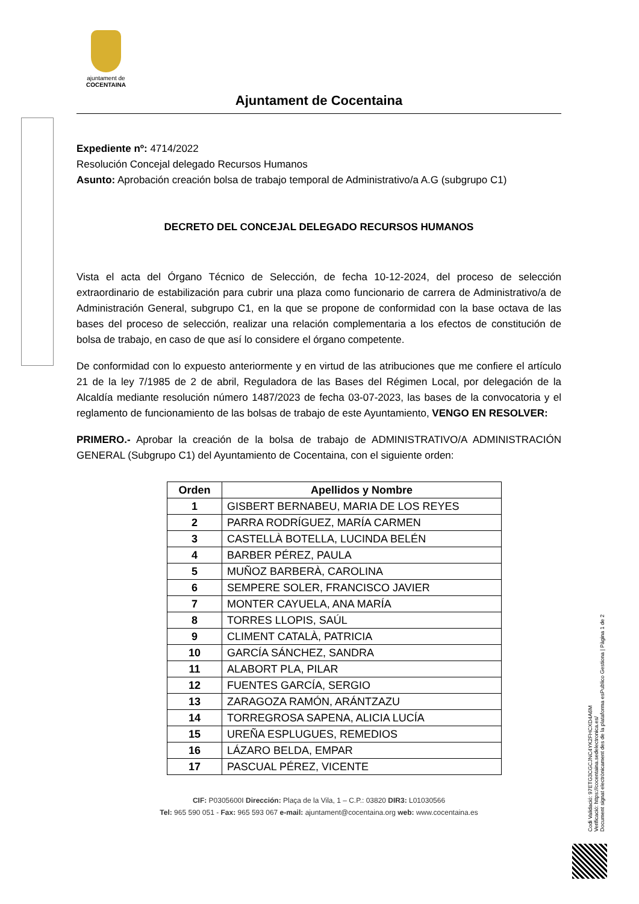ajuntament de
COCENTAINA
Ajuntament de Cocentaina
Expediente nº: 4714/2022
Resolución Concejal delegado Recursos Humanos
Asunto: Aprobación creación bolsa de trabajo temporal de Administrativo/a A.G (subgrupo C1)
DECRETO DEL CONCEJAL DELEGADO RECURSOS HUMANOS
Vista el acta del Órgano Técnico de Selección, de fecha 10-12-2024, del proceso de selección extraordinario de estabilización para cubrir una plaza como funcionario de carrera de Administrativo/a de Administración General, subgrupo C1, en la que se propone de conformidad con la base octava de las bases del proceso de selección, realizar una relación complementaria a los efectos de constitución de bolsa de trabajo, en caso de que así lo considere el órgano competente.
De conformidad con lo expuesto anteriormente y en virtud de las atribuciones que me confiere el artículo 21 de la ley 7/1985 de 2 de abril, Reguladora de las Bases del Régimen Local, por delegación de la Alcaldía mediante resolución número 1487/2023 de fecha 03-07-2023, las bases de la convocatoria y el reglamento de funcionamiento de las bolsas de trabajo de este Ayuntamiento, VENGO EN RESOLVER:
PRIMERO.- Aprobar la creación de la bolsa de trabajo de ADMINISTRATIVO/A ADMINISTRACIÓN GENERAL (Subgrupo C1) del Ayuntamiento de Cocentaina, con el siguiente orden:
| Orden | Apellidos y Nombre |
| --- | --- |
| 1 | GISBERT BERNABEU, MARIA DE LOS REYES |
| 2 | PARRA RODRÍGUEZ, MARÍA CARMEN |
| 3 | CASTELLÀ BOTELLA, LUCINDA BELÉN |
| 4 | BARBER PÉREZ, PAULA |
| 5 | MUÑOZ BARBERÀ, CAROLINA |
| 6 | SEMPERE SOLER, FRANCISCO JAVIER |
| 7 | MONTER CAYUELA, ANA MARÍA |
| 8 | TORRES LLOPIS, SAÚL |
| 9 | CLIMENT CATALÀ, PATRICIA |
| 10 | GARCÍA SÁNCHEZ, SANDRA |
| 11 | ALABORT PLA, PILAR |
| 12 | FUENTES GARCÍA, SERGIO |
| 13 | ZARAGOZA RAMÓN, ARÁNTZAZU |
| 14 | TORREGROSA SAPENA, ALICIA LUCÍA |
| 15 | UREÑA ESPLUGUES, REMEDIOS |
| 16 | LÁZARO BELDA, EMPAR |
| 17 | PASCUAL PÉREZ, VICENTE |
CIF: P0305600I Dirección: Plaça de la Vila, 1 – C.P.: 03820 DIR3: L01030566
Tel: 965 590 051 - Fax: 965 593 067 e-mail: ajuntament@cocentaina.org web: www.cocentaina.es
Codi Validació: 97ETG3CGCJNC4YK2FHCXD4A6M
Verificació: https://cocentaina.sedelectronica.es/
Document signat electrònicament des de la plataforma esPublico Gestiona | Pàgina 1 de 2